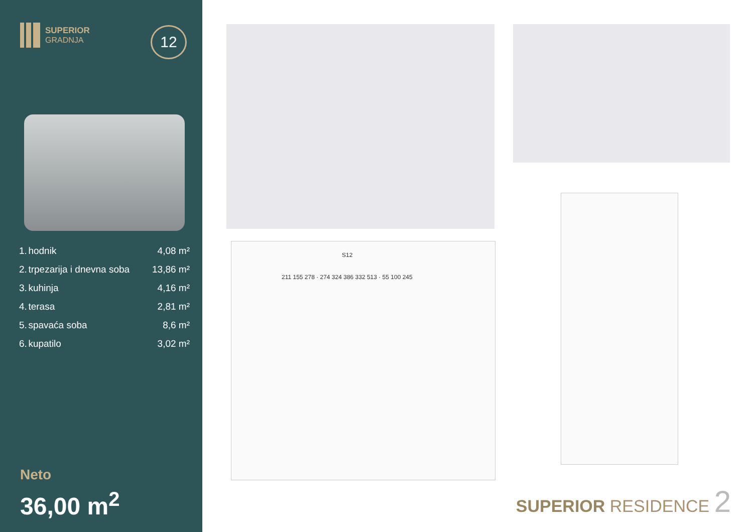SUPERIOR
GRADNJA
12
| 1. | hodnik | 4,08 m² |
| 2. | trpezarija i dnevna soba | 13,86 m² |
| 3. | kuhinja | 4,16 m² |
| 4. | terasa | 2,81 m² |
| 5. | spavaća soba | 8,6 m² |
| 6. | kupatilo | 3,02 m² |
Neto
36,00 m<sup>2</sup>
S12
211 155 278 · 274 324 386 332 513 · 55 100 245
SUPERIOR RESIDENCE 2